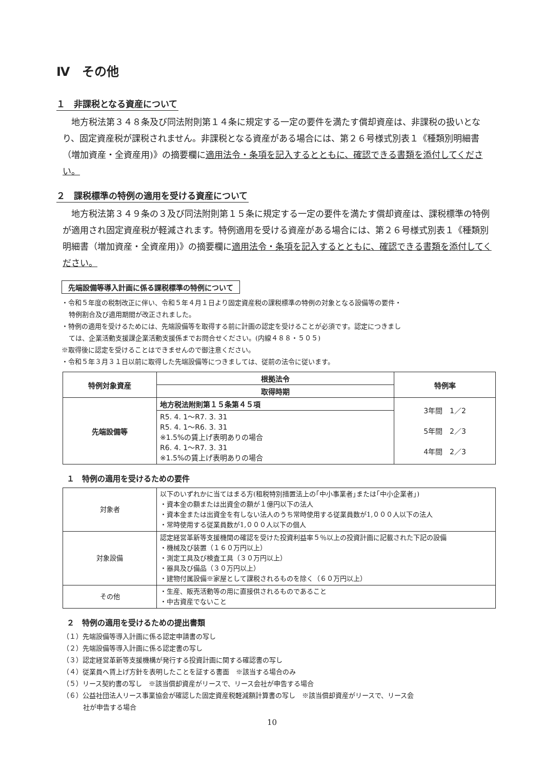Ⅳ　その他
１　非課税となる資産について
地方税法第３４８条及び同法附則第１４条に規定する一定の要件を満たす償却資産は、非課税の扱いとなり、固定資産税が課税されません。非課税となる資産がある場合には、第２６号様式別表１《種類別明細書（増加資産・全資産用)》の摘要欄に適用法令・条項を記入するとともに、確認できる書類を添付してください。
２　課税標準の特例の適用を受ける資産について
地方税法第３４９条の３及び同法附則第１５条に規定する一定の要件を満たす償却資産は、課税標準の特例が適用され固定資産税が軽減されます。特例適用を受ける資産がある場合には、第２６号様式別表１《種類別明細書（増加資産・全資産用)》の摘要欄に適用法令・条項を記入するとともに、確認できる書類を添付してください。
先端設備等導入計画に係る課税標準の特例について
・令和５年度の税制改正に伴い、令和５年４月１日より固定資産税の課税標準の特例の対象となる設備等の要件・
特例割合及び適用期間が改正されました。
・特例の適用を受けるためには、先端設備等を取得する前に計画の認定を受けることが必須です。認定につきまし
ては、企業活動支援課企業活動支援係までお問合せください。(内線４８８・５０５)
※取得後に認定を受けることはできませんので御注意ください。
・令和５年３月３１日以前に取得した先端設備等につきましては、従前の法令に従います。
| 特例対象資産 | 根拠法令 | 特例率 |
| --- | --- | --- |
| | 取得時期 | |
| 先端設備等 | 地方税法附則第１５条第４５項 | 3年間 1／2 5年間 2／3 4年間 2／3 |
| | R5. 4. 1～R7. 3. 31 R5. 4. 1～R6. 3. 31 ※1.5%の賃上げ表明ありの場合 R6. 4. 1～R7. 3. 31 ※1.5%の賃上げ表明ありの場合 | |
１　特例の適用を受けるための要件
| 対象者 | 以下のいずれかに当てはまる方(租税特別措置法上の｢中小事業者｣または｢中小企業者｣) ・資本金の額または出資金の額が１億円以下の法人 ・資本金または出資金を有しない法人のうち常時使用する従業員数が1,０００人以下の法人 ・常時使用する従業員数が1,０００人以下の個人 |
| 対象設備 | 認定経営革新等支援機関の確認を受けた投資利益率５％以上の投資計画に記載された下記の設備 ・機械及び装置（１６０万円以上） ・測定工具及び検査工具（３０万円以上） ・器具及び備品（３０万円以上） ・建物付属設備※家屋として課税されるものを除く（６０万円以上） |
| その他 | ・生産、販売活動等の用に直接供されるものであること ・中古資産でないこと |
２　特例の適用を受けるための提出書類
（１）先端設備等導入計画に係る認定申請書の写し
（２）先端設備等導入計画に係る認定書の写し
（３）認定経営革新等支援機構が発行する投資計画に関する確認書の写し
（４）従業員へ賃上げ方針を表明したことを証する書面　※該当する場合のみ
（５）リース契約書の写し　※該当償却資産がリースで、リース会社が申告する場合
（６）公益社団法人リース事業協会が確認した固定資産税軽減額計算書の写し　※該当償却資産がリースで、リース会
社が申告する場合
10